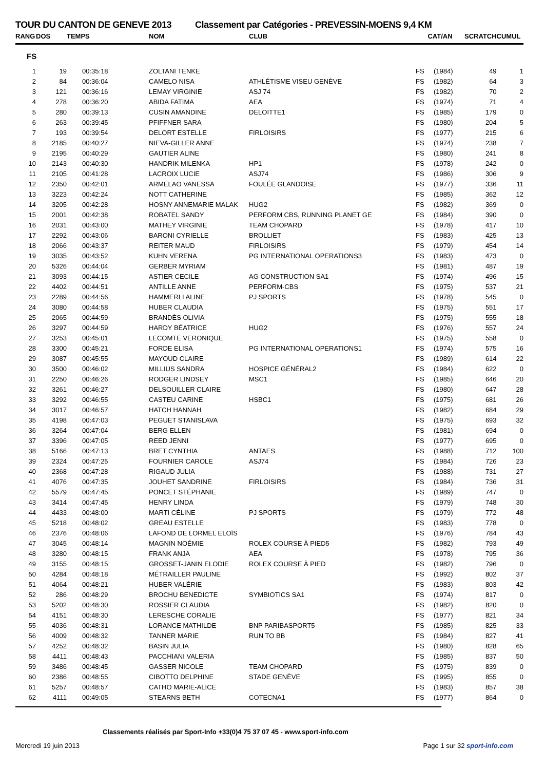TOUR DU CANTON DE GENEVE 2013 Classement par Catégories - PREVESSIN-MOENS 9,4 KM
| RANG | DOS | TEMPS | NOM | CLUB | CAT/AN | | SCRATCH | CUMUL |
| --- | --- | --- | --- | --- | --- | --- | --- | --- |
| FS | | | | | | | | |
| 1 | 19 | 00:35:18 | ZOLTANI TENKE | | FS | (1984) | 49 | 1 |
| 2 | 84 | 00:36:04 | CAMELO NISA | ATHLÉTISME VISEU GENÈVE | FS | (1982) | 64 | 3 |
| 3 | 121 | 00:36:16 | LEMAY VIRGINIE | ASJ 74 | FS | (1982) | 70 | 2 |
| 4 | 278 | 00:36:20 | ABIDA FATIMA | AEA | FS | (1974) | 71 | 4 |
| 5 | 280 | 00:39:13 | CUSIN AMANDINE | DELOITTE1 | FS | (1985) | 179 | 0 |
| 6 | 263 | 00:39:45 | PFIFFNER SARA | | FS | (1980) | 204 | 5 |
| 7 | 193 | 00:39:54 | DELORT ESTELLE | FIRLOISIRS | FS | (1977) | 215 | 6 |
| 8 | 2185 | 00:40:27 | NIEVA-GILLER ANNE | | FS | (1974) | 238 | 7 |
| 9 | 2195 | 00:40:29 | GAUTIER ALINE | | FS | (1980) | 241 | 8 |
| 10 | 2143 | 00:40:30 | HANDRIK MILENKA | HP1 | FS | (1978) | 242 | 0 |
| 11 | 2105 | 00:41:28 | LACROIX LUCIE | ASJ74 | FS | (1986) | 306 | 9 |
| 12 | 2350 | 00:42:01 | ARMELAO VANESSA | FOULÉE GLANDOISE | FS | (1977) | 336 | 11 |
| 13 | 3223 | 00:42:24 | NOTT CATHERINE | | FS | (1985) | 362 | 12 |
| 14 | 3205 | 00:42:28 | HOSNY ANNEMARIE MALAK | HUG2 | FS | (1982) | 369 | 0 |
| 15 | 2001 | 00:42:38 | ROBATEL SANDY | PERFORM CBS, RUNNING PLANET GE | FS | (1984) | 390 | 0 |
| 16 | 2031 | 00:43:00 | MATHEY VIRGINIE | TEAM CHOPARD | FS | (1978) | 417 | 10 |
| 17 | 2292 | 00:43:06 | BARONI CYRIELLE | BROLLIET | FS | (1983) | 425 | 13 |
| 18 | 2066 | 00:43:37 | REITER MAUD | FIRLOISIRS | FS | (1979) | 454 | 14 |
| 19 | 3035 | 00:43:52 | KUHN VERENA | PG INTERNATIONAL OPERATIONS3 | FS | (1983) | 473 | 0 |
| 20 | 5326 | 00:44:04 | GERBER MYRIAM | | FS | (1981) | 487 | 19 |
| 21 | 3093 | 00:44:15 | ASTIER CECILE | AG CONSTRUCTION SA1 | FS | (1974) | 496 | 15 |
| 22 | 4402 | 00:44:51 | ANTILLE ANNE | PERFORM-CBS | FS | (1975) | 537 | 21 |
| 23 | 2289 | 00:44:56 | HAMMERLI ALINE | PJ SPORTS | FS | (1978) | 545 | 0 |
| 24 | 3080 | 00:44:58 | HUBER CLAUDIA | | FS | (1975) | 551 | 17 |
| 25 | 2065 | 00:44:59 | BRANDÈS OLIVIA | | FS | (1975) | 555 | 18 |
| 26 | 3297 | 00:44:59 | HARDY BÉATRICE | HUG2 | FS | (1976) | 557 | 24 |
| 27 | 3253 | 00:45:01 | LECOMTE VERONIQUE | | FS | (1975) | 558 | 0 |
| 28 | 3300 | 00:45:21 | FORDE ELISA | PG INTERNATIONAL OPERATIONS1 | FS | (1974) | 575 | 16 |
| 29 | 3087 | 00:45:55 | MAYOUD CLAIRE | | FS | (1989) | 614 | 22 |
| 30 | 3500 | 00:46:02 | MILLIUS SANDRA | HOSPICE GÉNÉRAL2 | FS | (1984) | 622 | 0 |
| 31 | 2250 | 00:46:26 | RODGER LINDSEY | MSC1 | FS | (1985) | 646 | 20 |
| 32 | 3261 | 00:46:27 | DELSOUILLER CLAIRE | | FS | (1980) | 647 | 28 |
| 33 | 3292 | 00:46:55 | CASTEU CARINE | HSBC1 | FS | (1975) | 681 | 26 |
| 34 | 3017 | 00:46:57 | HATCH HANNAH | | FS | (1982) | 684 | 29 |
| 35 | 4198 | 00:47:03 | PEGUET STANISLAVA | | FS | (1975) | 693 | 32 |
| 36 | 3264 | 00:47:04 | BERG ELLEN | | FS | (1981) | 694 | 0 |
| 37 | 3396 | 00:47:05 | REED JENNI | | FS | (1977) | 695 | 0 |
| 38 | 5166 | 00:47:13 | BRET CYNTHIA | ANTAES | FS | (1988) | 712 | 100 |
| 39 | 2324 | 00:47:25 | FOURNIER CAROLE | ASJ74 | FS | (1984) | 726 | 23 |
| 40 | 2368 | 00:47:28 | RIGAUD JULIA | | FS | (1988) | 731 | 27 |
| 41 | 4076 | 00:47:35 | JOUHET SANDRINE | FIRLOISIRS | FS | (1984) | 736 | 31 |
| 42 | 5579 | 00:47:45 | PONCET STÉPHANIE | | FS | (1989) | 747 | 0 |
| 43 | 3414 | 00:47:45 | HENRY LINDA | | FS | (1979) | 748 | 30 |
| 44 | 4433 | 00:48:00 | MARTI CÉLINE | PJ SPORTS | FS | (1979) | 772 | 48 |
| 45 | 5218 | 00:48:02 | GREAU ESTELLE | | FS | (1983) | 778 | 0 |
| 46 | 2376 | 00:48:06 | LAFOND DE LORMEL ELOÏS | | FS | (1976) | 784 | 43 |
| 47 | 3045 | 00:48:14 | MAGNIN NOÉMIE | ROLEX COURSE À PIED5 | FS | (1982) | 793 | 49 |
| 48 | 3280 | 00:48:15 | FRANK ANJA | AEA | FS | (1978) | 795 | 36 |
| 49 | 3155 | 00:48:15 | GROSSET-JANIN ELODIE | ROLEX COURSE À PIED | FS | (1982) | 796 | 0 |
| 50 | 4284 | 00:48:18 | MÉTRAILLER PAULINE | | FS | (1992) | 802 | 37 |
| 51 | 4064 | 00:48:21 | HUBER VALÉRIE | | FS | (1983) | 803 | 42 |
| 52 | 286 | 00:48:29 | BROCHU BENEDICTE | SYMBIOTICS SA1 | FS | (1974) | 817 | 0 |
| 53 | 5202 | 00:48:30 | ROSSIER CLAUDIA | | FS | (1982) | 820 | 0 |
| 54 | 4151 | 00:48:30 | LERESCHE CORALIE | | FS | (1977) | 821 | 34 |
| 55 | 4036 | 00:48:31 | LORANCE MATHILDE | BNP PARIBASPORT5 | FS | (1985) | 825 | 33 |
| 56 | 4009 | 00:48:32 | TANNER MARIE | RUN TO BB | FS | (1984) | 827 | 41 |
| 57 | 4252 | 00:48:32 | BASIN JULIA | | FS | (1980) | 828 | 65 |
| 58 | 4411 | 00:48:43 | PACCHIANI VALERIA | | FS | (1985) | 837 | 50 |
| 59 | 3486 | 00:48:45 | GASSER NICOLE | TEAM CHOPARD | FS | (1975) | 839 | 0 |
| 60 | 2386 | 00:48:55 | CIBOTTO DELPHINE | STADE GENÈVE | FS | (1995) | 855 | 0 |
| 61 | 5257 | 00:48:57 | CATHO MARIE-ALICE | | FS | (1983) | 857 | 38 |
| 62 | 4111 | 00:49:05 | STEARNS BETH | COTECNA1 | FS | (1977) | 864 | 0 |
Classements réalisés par Sport-Info +33(0)4 75 37 07 45 - www.sport-info.com
Mercredi 19 juin 2013 Page 1 sur 32 sport-info.com